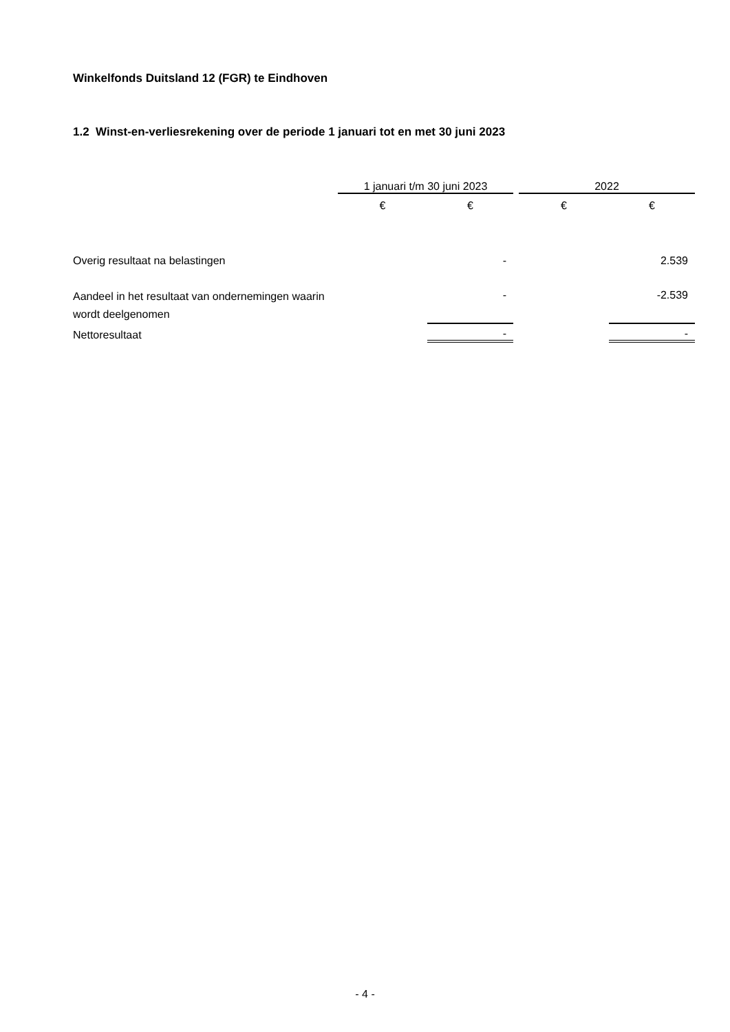Winkelfonds Duitsland 12 (FGR) te Eindhoven
1.2 Winst-en-verliesrekening over de periode 1 januari tot en met 30 juni 2023
| | 1 januari t/m 30 juni 2023 | | | 2022 | |
| --- | --- | --- | --- | --- | --- |
| | € | € | | € | € |
| Overig resultaat na belastingen | | - | | | 2.539 |
| Aandeel in het resultaat van ondernemingen waarin wordt deelgenomen | | - | | | -2.539 |
| Nettoresultaat | | - | | | - |
- 4 -